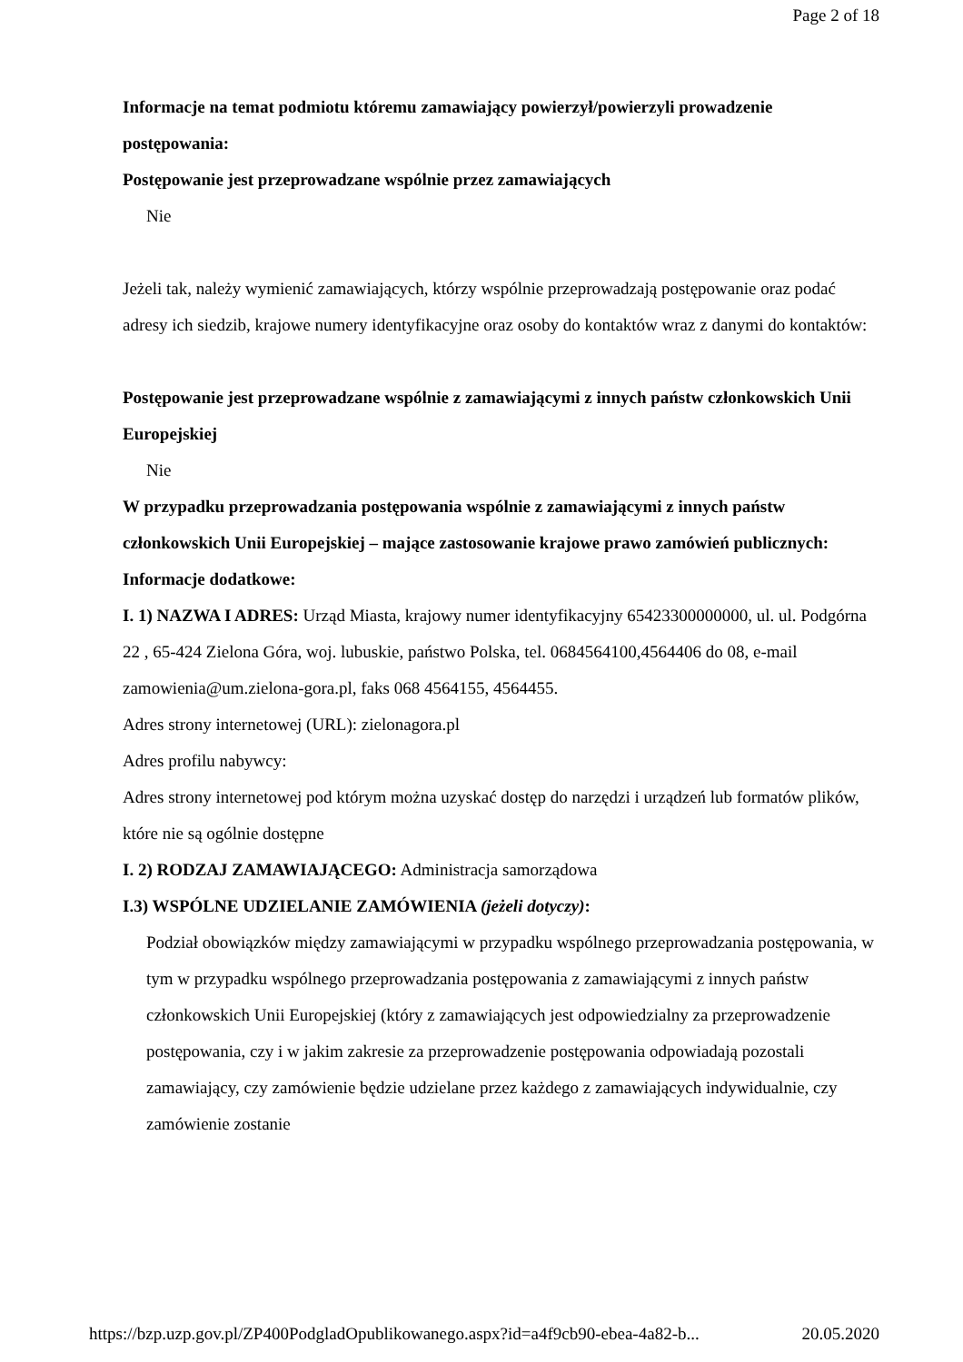Page 2 of 18
Informacje na temat podmiotu któremu zamawiający powierzył/powierzyli prowadzenie postępowania:
Postępowanie jest przeprowadzane wspólnie przez zamawiających
Nie
Jeżeli tak, należy wymienić zamawiających, którzy wspólnie przeprowadzają postępowanie oraz podać adresy ich siedzib, krajowe numery identyfikacyjne oraz osoby do kontaktów wraz z danymi do kontaktów:
Postępowanie jest przeprowadzane wspólnie z zamawiającymi z innych państw członkowskich Unii Europejskiej
Nie
W przypadku przeprowadzania postępowania wspólnie z zamawiającymi z innych państw członkowskich Unii Europejskiej – mające zastosowanie krajowe prawo zamówień publicznych:
Informacje dodatkowe:
I. 1) NAZWA I ADRES: Urząd Miasta, krajowy numer identyfikacyjny 65423300000000, ul. ul. Podgórna 22 , 65-424 Zielona Góra, woj. lubuskie, państwo Polska, tel. 0684564100,4564406 do 08, e-mail zamowienia@um.zielona-gora.pl, faks 068 4564155, 4564455.
Adres strony internetowej (URL): zielonagora.pl
Adres profilu nabywcy:
Adres strony internetowej pod którym można uzyskać dostęp do narzędzi i urządzeń lub formatów plików, które nie są ogólnie dostępne
I. 2) RODZAJ ZAMAWIAJĄCEGO: Administracja samorządowa
I.3) WSPÓLNE UDZIELANIE ZAMÓWIENIA (jeżeli dotyczy):
Podział obowiązków między zamawiającymi w przypadku wspólnego przeprowadzania postępowania, w tym w przypadku wspólnego przeprowadzania postępowania z zamawiającymi z innych państw członkowskich Unii Europejskiej (który z zamawiających jest odpowiedzialny za przeprowadzenie postępowania, czy i w jakim zakresie za przeprowadzenie postępowania odpowiadają pozostali zamawiający, czy zamówienie będzie udzielane przez każdego z zamawiających indywidualnie, czy zamówienie zostanie
https://bzp.uzp.gov.pl/ZP400PodgladOpublikowanego.aspx?id=a4f9cb90-ebea-4a82-b... 20.05.2020